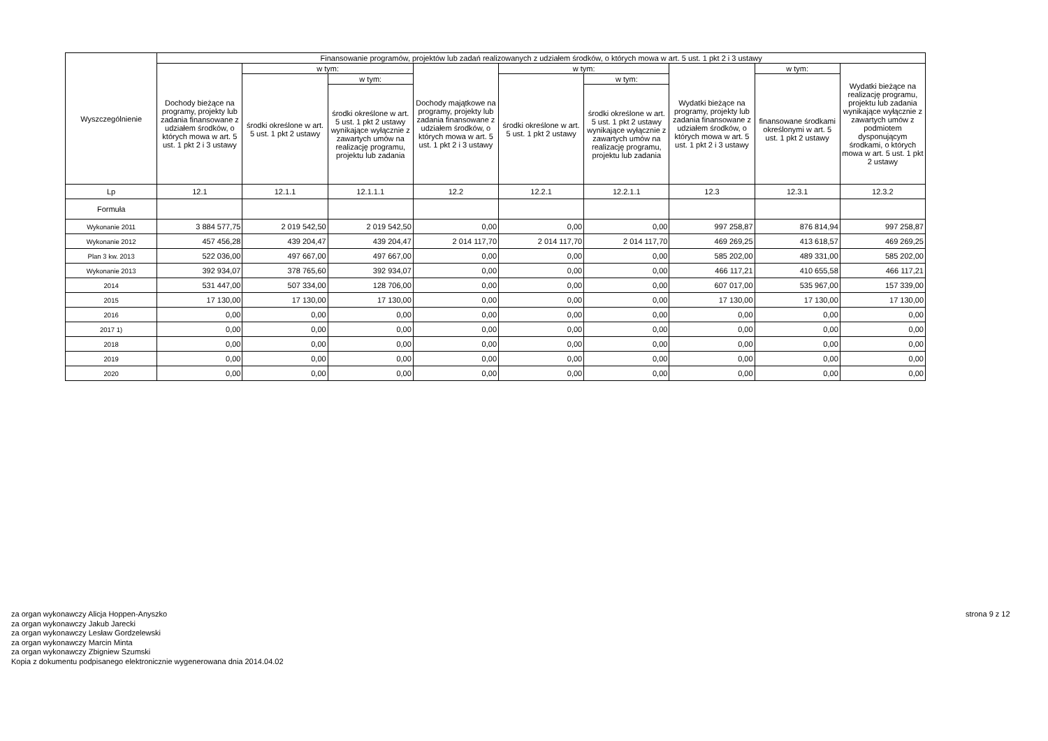| Wyszczególnienie | Finansowanie programów, projektów lub zadań realizowanych z udziałem środków, o których mowa w art. 5 ust. 1 pkt 2 i 3 ustawy | | | | | | | | |
| --- | --- | --- | --- | --- | --- | --- | --- | --- | --- |
| | Dochody bieżące na programy, projekty lub zadania finansowane z udziałem środków, o których mowa w art. 5 ust. 1 pkt 2 i 3 ustawy | w tym: | | Dochody majątkowe na programy, projekty lub zadania finansowane z udziałem środków, o których mowa w art. 5 ust. 1 pkt 2 i 3 ustawy | w tym: | | Wydatki bieżące na programy, projekty lub zadania finansowane z udziałem środków, o których mowa w art. 5 ust. 1 pkt 2 i 3 ustawy | w tym: | Wydatki bieżące na realizację programu, projektu lub zadania wynikające wyłącznie z zawartych umów z podmiotem dysponującym środkami, o których mowa w art. 5 ust. 1 pkt 2 ustawy |
| | | środki określone w art. 5 ust. 1 pkt 2 ustawy | w tym: | | środki określone w art. 5 ust. 1 pkt 2 ustawy | w tym: | | finansowane środkami określonymi w art. 5 ust. 1 pkt 2 ustawy | |
| | | | środki określone w art. 5 ust. 1 pkt 2 ustawy wynikające wyłącznie z zawartych umów na realizację programu, projektu lub zadania | | | środki określone w art. 5 ust. 1 pkt 2 ustawy wynikające wyłącznie z zawartych umów na realizację programu, projektu lub zadania | | | |
| Lp | 12.1 | 12.1.1 | 12.1.1.1 | 12.2 | 12.2.1 | 12.2.1.1 | 12.3 | 12.3.1 | 12.3.2 |
| Formuła | | | | | | | | | |
| Wykonanie 2011 | 3 884 577,75 | 2 019 542,50 | 2 019 542,50 | 0,00 | 0,00 | 0,00 | 997 258,87 | 876 814,94 | 997 258,87 |
| Wykonanie 2012 | 457 456,28 | 439 204,47 | 439 204,47 | 2 014 117,70 | 2 014 117,70 | 2 014 117,70 | 469 269,25 | 413 618,57 | 469 269,25 |
| Plan 3 kw. 2013 | 522 036,00 | 497 667,00 | 497 667,00 | 0,00 | 0,00 | 0,00 | 585 202,00 | 489 331,00 | 585 202,00 |
| Wykonanie 2013 | 392 934,07 | 378 765,60 | 392 934,07 | 0,00 | 0,00 | 0,00 | 466 117,21 | 410 655,58 | 466 117,21 |
| 2014 | 531 447,00 | 507 334,00 | 128 706,00 | 0,00 | 0,00 | 0,00 | 607 017,00 | 535 967,00 | 157 339,00 |
| 2015 | 17 130,00 | 17 130,00 | 17 130,00 | 0,00 | 0,00 | 0,00 | 17 130,00 | 17 130,00 | 17 130,00 |
| 2016 | 0,00 | 0,00 | 0,00 | 0,00 | 0,00 | 0,00 | 0,00 | 0,00 | 0,00 |
| 2017 1) | 0,00 | 0,00 | 0,00 | 0,00 | 0,00 | 0,00 | 0,00 | 0,00 | 0,00 |
| 2018 | 0,00 | 0,00 | 0,00 | 0,00 | 0,00 | 0,00 | 0,00 | 0,00 | 0,00 |
| 2019 | 0,00 | 0,00 | 0,00 | 0,00 | 0,00 | 0,00 | 0,00 | 0,00 | 0,00 |
| 2020 | 0,00 | 0,00 | 0,00 | 0,00 | 0,00 | 0,00 | 0,00 | 0,00 | 0,00 |
za organ wykonawczy Alicja Hoppen-Anyszko
za organ wykonawczy Jakub Jarecki
za organ wykonawczy Lesław Gordzelewski
za organ wykonawczy Marcin Minta
za organ wykonawczy Zbigniew Szumski
Kopia z dokumentu podpisanego elektronicznie wygenerowana dnia 2014.04.02
strona 9 z 12